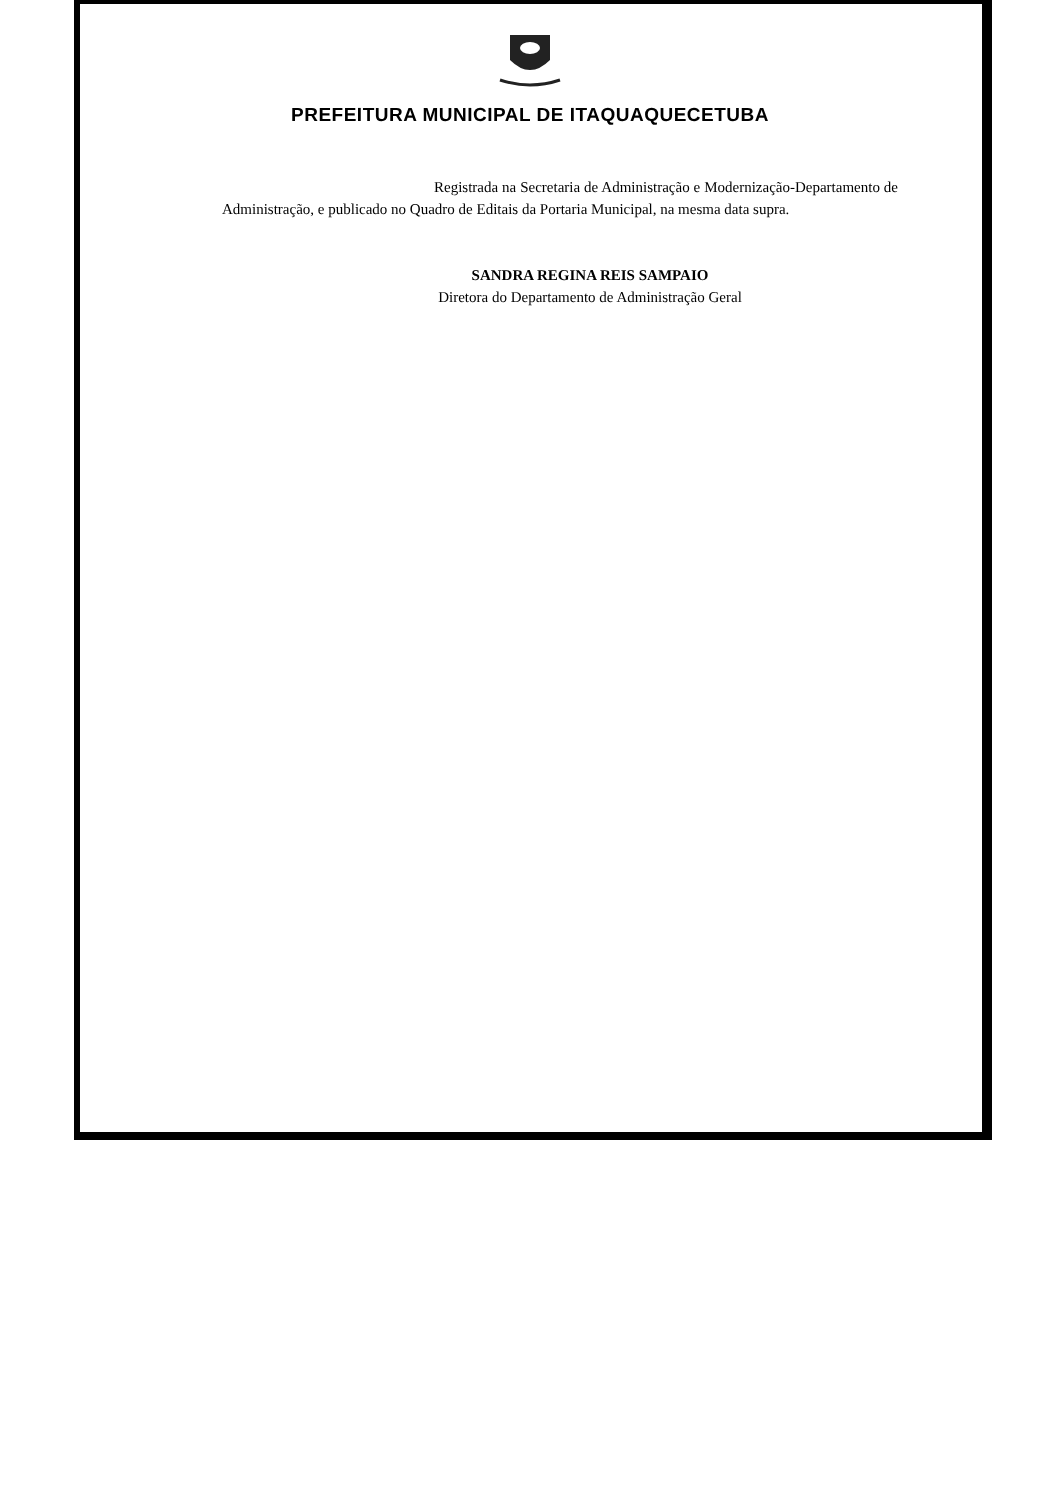PREFEITURA MUNICIPAL DE ITAQUAQUECETUBA
Registrada na Secretaria de Administração e Modernização-Departamento de Administração, e publicado no Quadro de Editais da Portaria Municipal, na mesma data supra.
SANDRA REGINA REIS SAMPAIO
Diretora do Departamento de Administração Geral